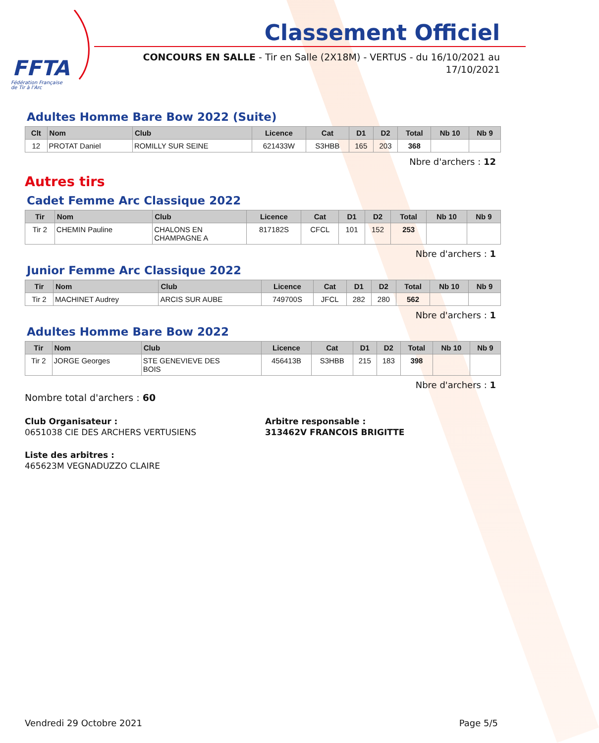FFTA
Fédération Française
de Tir à l'Arc
Classement Officiel
CONCOURS EN SALLE - Tir en Salle (2X18M) - VERTUS - du 16/10/2021 au
17/10/2021
Adultes Homme Bare Bow 2022 (Suite)
| Clt | Nom | Club | Licence | Cat | D1 | D2 | Total | Nb 10 | Nb 9 |
| --- | --- | --- | --- | --- | --- | --- | --- | --- | --- |
| 12 | PROTAT Daniel | ROMILLY SUR SEINE | 621433W | S3HBB | 165 | 203 | 368 | | |
Nbre d'archers : 12
Autres tirs
Cadet Femme Arc Classique 2022
| Tir | Nom | Club | Licence | Cat | D1 | D2 | Total | Nb 10 | Nb 9 |
| --- | --- | --- | --- | --- | --- | --- | --- | --- | --- |
| Tir 2 | CHEMIN Pauline | CHALONS EN CHAMPAGNE A | 817182S | CFCL | 101 | 152 | 253 | | |
Nbre d'archers : 1
Junior Femme Arc Classique 2022
| Tir | Nom | Club | Licence | Cat | D1 | D2 | Total | Nb 10 | Nb 9 |
| --- | --- | --- | --- | --- | --- | --- | --- | --- | --- |
| Tir 2 | MACHINET Audrey | ARCIS SUR AUBE | 749700S | JFCL | 282 | 280 | 562 | | |
Nbre d'archers : 1
Adultes Homme Bare Bow 2022
| Tir | Nom | Club | Licence | Cat | D1 | D2 | Total | Nb 10 | Nb 9 |
| --- | --- | --- | --- | --- | --- | --- | --- | --- | --- |
| Tir 2 | JORGE Georges | STE GENEVIEVE DES BOIS | 456413B | S3HBB | 215 | 183 | 398 | | |
Nbre d'archers : 1
Nombre total d'archers : 60
Club Organisateur :
0651038 CIE DES ARCHERS VERTUSIENS
Arbitre responsable :
313462V FRANCOIS BRIGITTE
Liste des arbitres :
465623M VEGNADUZZO CLAIRE
Vendredi 29 Octobre 2021 Page 5/5